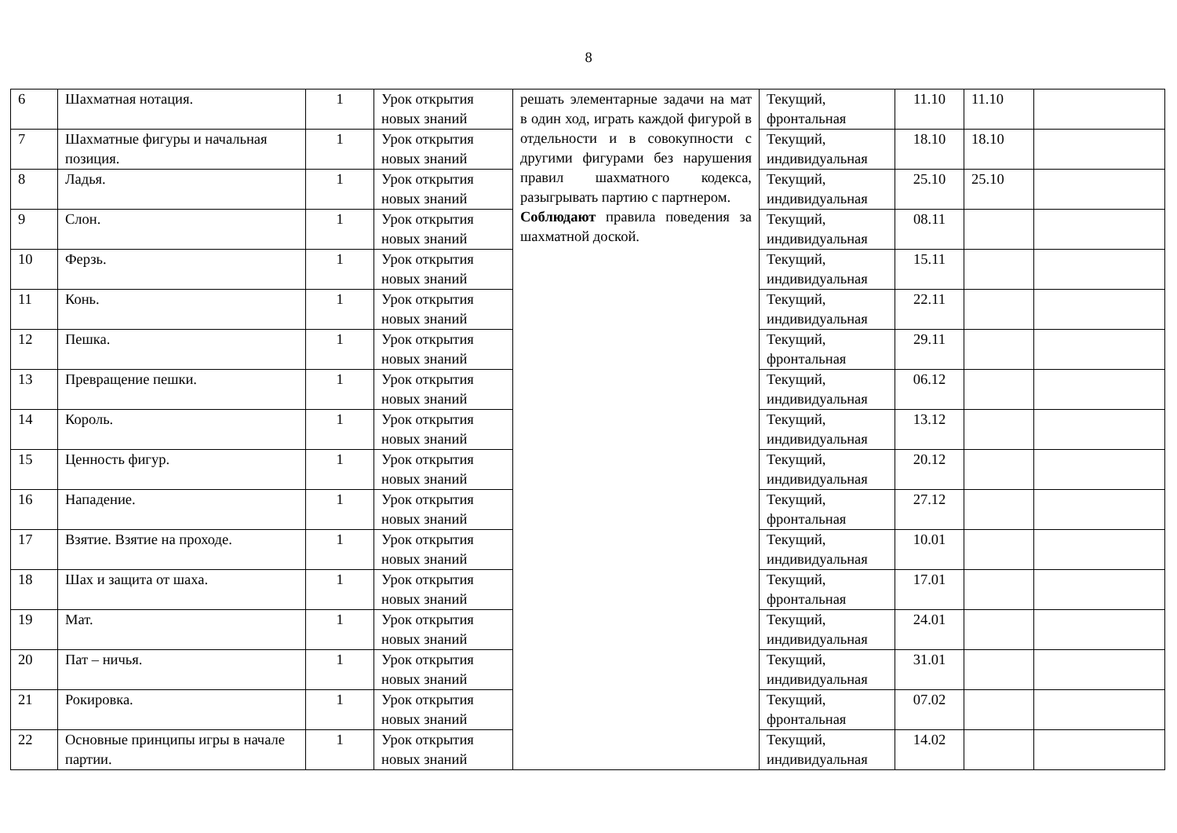8
| 6 | Шахматная нотация. | 1 | Урок открытия новых знаний | решать элементарные задачи на мат в один ход, играть каждой фигурой в отдельности и в совокупности с другими фигурами без нарушения правил шахматного кодекса, разыгрывать партию с партнером. Соблюдают правила поведения за шахматной доской. | Текущий, фронтальная | 11.10 | 11.10 | |
| 7 | Шахматные фигуры и начальная позиция. | 1 | Урок открытия новых знаний | | Текущий, индивидуальная | 18.10 | 18.10 | |
| 8 | Ладья. | 1 | Урок открытия новых знаний | | Текущий, индивидуальная | 25.10 | 25.10 | |
| 9 | Слон. | 1 | Урок открытия новых знаний | | Текущий, индивидуальная | 08.11 | | |
| 10 | Ферзь. | 1 | Урок открытия новых знаний | | Текущий, индивидуальная | 15.11 | | |
| 11 | Конь. | 1 | Урок открытия новых знаний | | Текущий, индивидуальная | 22.11 | | |
| 12 | Пешка. | 1 | Урок открытия новых знаний | | Текущий, фронтальная | 29.11 | | |
| 13 | Превращение пешки. | 1 | Урок открытия новых знаний | | Текущий, индивидуальная | 06.12 | | |
| 14 | Король. | 1 | Урок открытия новых знаний | | Текущий, индивидуальная | 13.12 | | |
| 15 | Ценность фигур. | 1 | Урок открытия новых знаний | | Текущий, индивидуальная | 20.12 | | |
| 16 | Нападение. | 1 | Урок открытия новых знаний | | Текущий, фронтальная | 27.12 | | |
| 17 | Взятие. Взятие на проходе. | 1 | Урок открытия новых знаний | | Текущий, индивидуальная | 10.01 | | |
| 18 | Шах и защита от шаха. | 1 | Урок открытия новых знаний | | Текущий, фронтальная | 17.01 | | |
| 19 | Мат. | 1 | Урок открытия новых знаний | | Текущий, индивидуальная | 24.01 | | |
| 20 | Пат – ничья. | 1 | Урок открытия новых знаний | | Текущий, индивидуальная | 31.01 | | |
| 21 | Рокировка. | 1 | Урок открытия новых знаний | | Текущий, фронтальная | 07.02 | | |
| 22 | Основные принципы игры в начале партии. | 1 | Урок открытия новых знаний | | Текущий, индивидуальная | 14.02 | | |